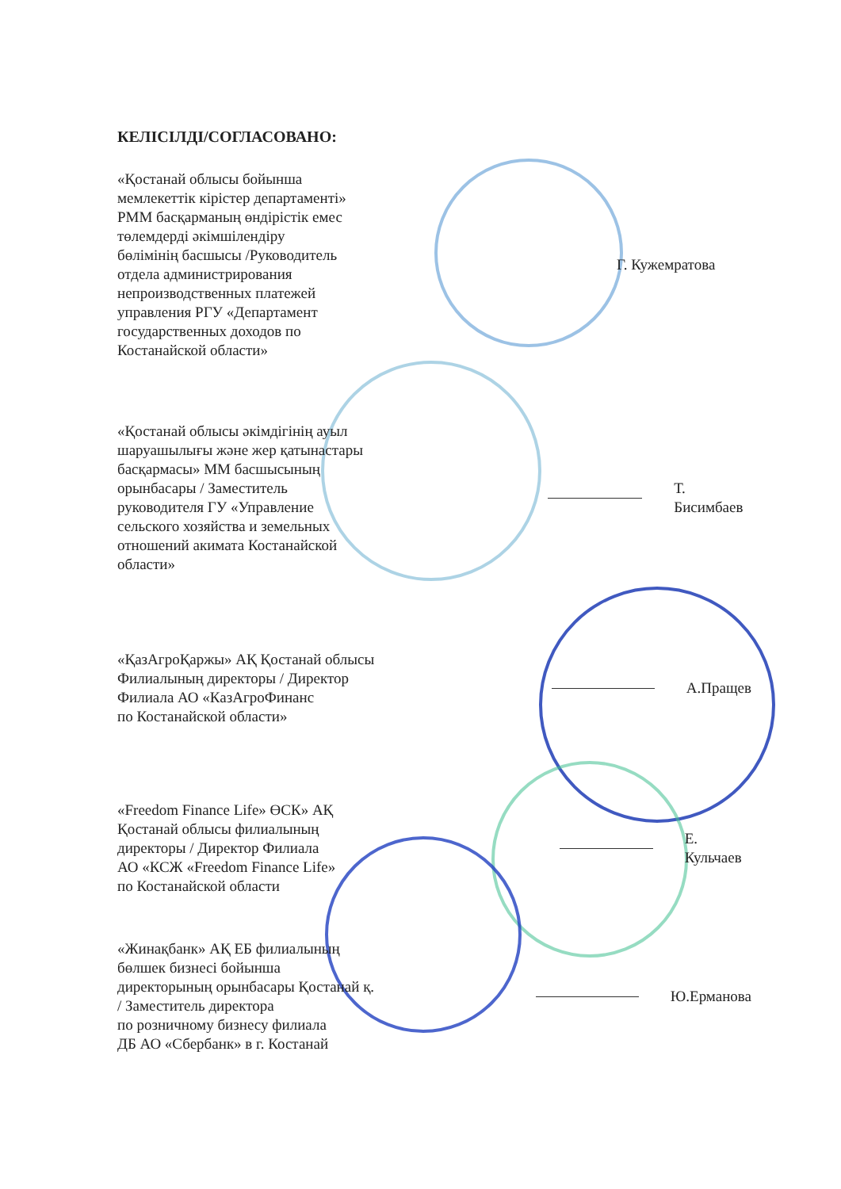КЕЛІСІЛДІ/СОГЛАСОВАНО:
«Қостанай облысы бойынша
мемлекеттік кірістер департаменті»
РММ басқарманың өндірістік емес
төлемдерді әкімшілендіру
бөлімінің басшысы /Руководитель
отдела администрирования
непроизводственных платежей
управления РГУ «Департамент
государственных доходов по
Костанайской области»
Г. Кужемратова
«Қостанай облысы әкімдігінің ауыл
шаруашылығы және жер қатынастары
басқармасы» ММ басшысының
орынбасары / Заместитель
руководителя ГУ «Управление
сельского хозяйства и земельных
отношений акимата Костанайской
области»
Т. Бисимбаев
«ҚазАгроҚаржы» АҚ Қостанай облысы
Филиалының директоры / Директор
Филиала АО «КазАгроФинанс
по Костанайской области»
А.Пращев
«Freedom Finance Life» ӨСК» АҚ
Қостанай облысы филиалының
директоры / Директор Филиала
АО «КСЖ «Freedom Finance Life»
по Костанайской области
Е. Кульчаев
«Жинақбанк» АҚ ЕБ филиалының
бөлшек бизнесі бойынша
директорының орынбасары Қостанай қ.
/ Заместитель директора
по розничному бизнесу филиала
ДБ АО «Сбербанк» в г. Костанай
Ю.Ерманова